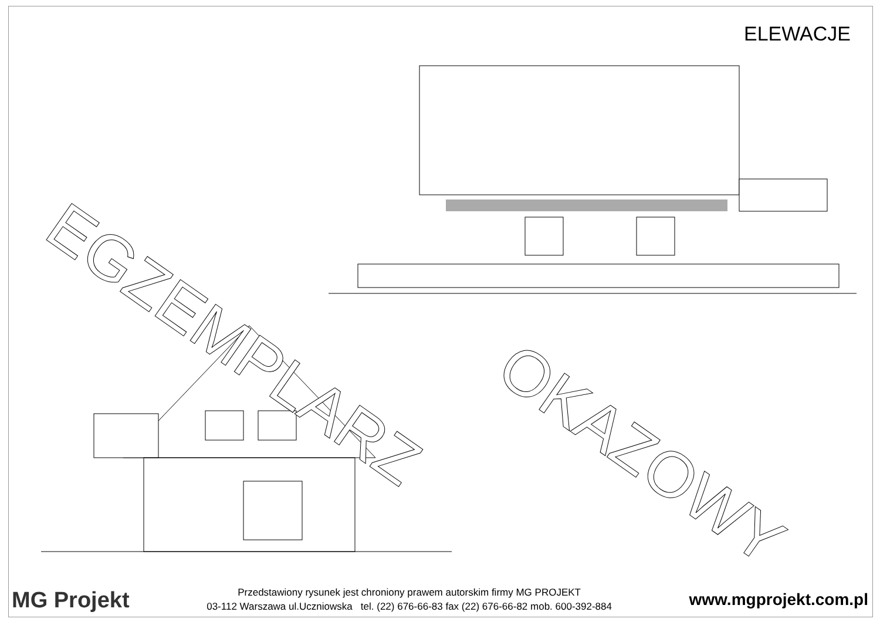ELEWACJE
MG Projekt
Przedstawiony rysunek jest chroniony prawem autorskim firmy MG PROJEKT
03-112 Warszawa ul.Uczniowska tel. (22) 676-66-83 fax (22) 676-66-82 mob. 600-392-884
www.mgprojekt.com.pl
EGZEMPLARZ
OKAZOWY